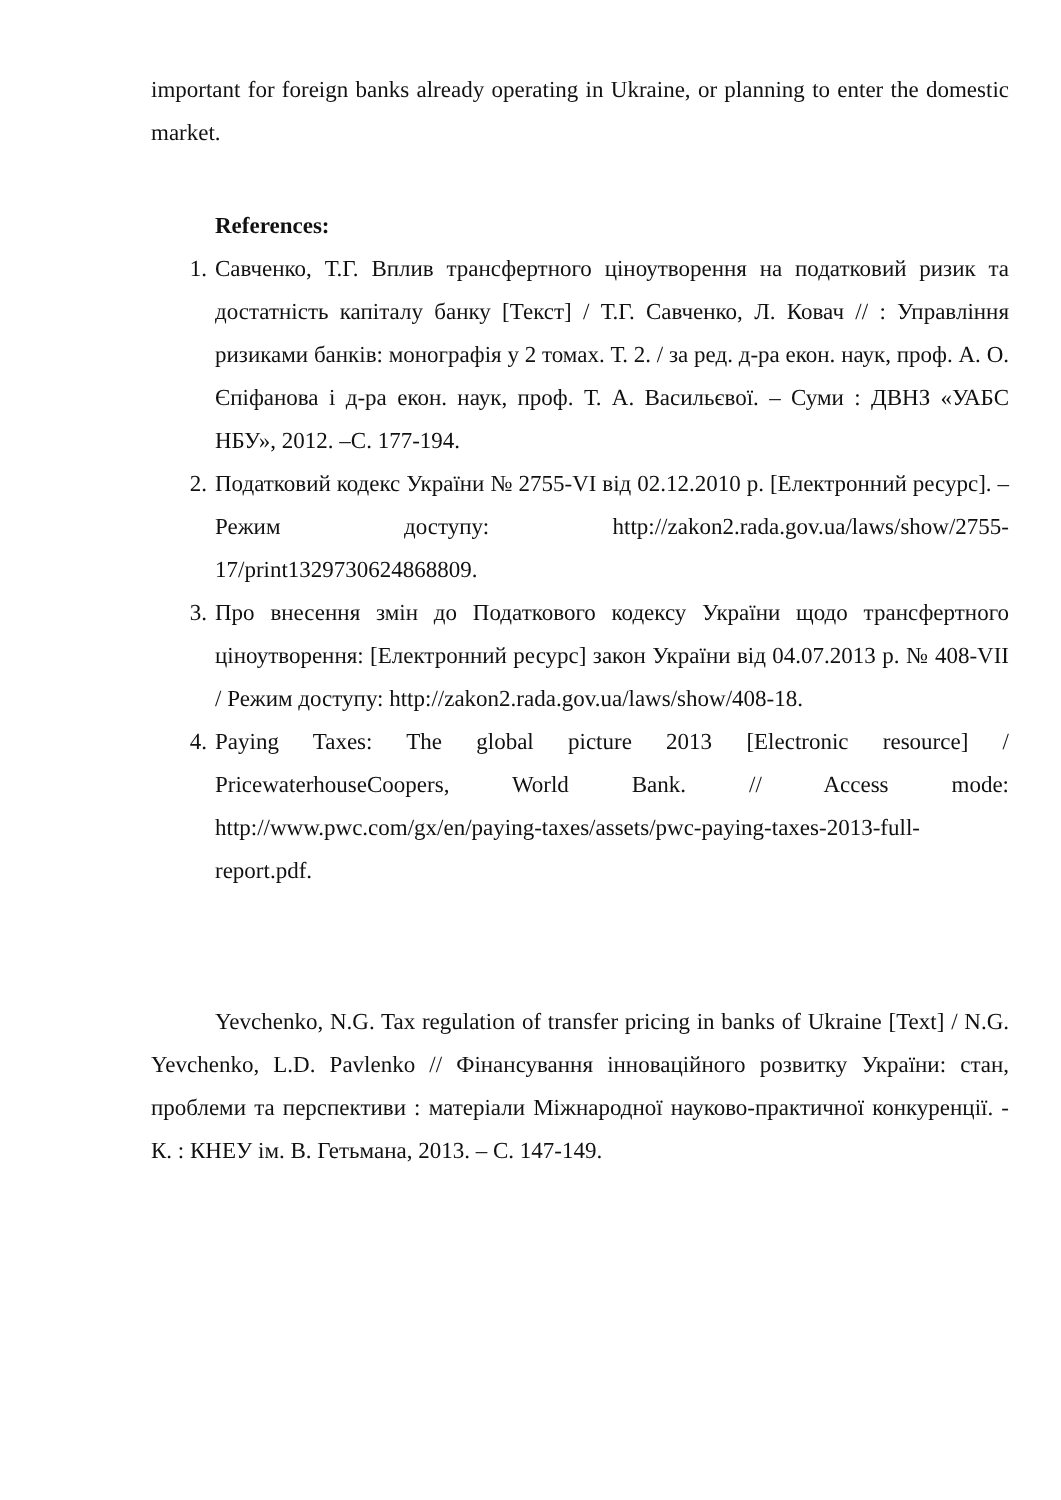important for foreign banks already operating in Ukraine, or planning to enter the domestic market.
References:
1. Савченко, Т.Г. Вплив трансфертного ціноутворення на податковий ризик та достатність капіталу банку [Текст] / Т.Г. Савченко, Л. Ковач // : Управління ризиками банків: монографія у 2 томах. Т. 2. / за ред. д-ра екон. наук, проф. А. О. Єпіфанова і д-ра екон. наук, проф. Т. А. Васильєвої. – Суми : ДВНЗ «УАБС НБУ», 2012. –С. 177-194.
2. Податковий кодекс України № 2755-VI від 02.12.2010 р. [Електронний ресурс]. – Режим доступу: http://zakon2.rada.gov.ua/laws/show/2755-17/print1329730624868809.
3. Про внесення змін до Податкового кодексу України щодо трансфертного ціноутворення: [Електронний ресурс] закон України від 04.07.2013 р. № 408-VII / Режим доступу: http://zakon2.rada.gov.ua/laws/show/408-18.
4. Paying Taxes: The global picture 2013 [Electronic resource] / PricewaterhouseCoopers, World Bank. // Access mode: http://www.pwc.com/gx/en/paying-taxes/assets/pwc-paying-taxes-2013-full-report.pdf.
Yevchenko, N.G. Tax regulation of transfer pricing in banks of Ukraine [Text] / N.G. Yevchenko, L.D. Pavlenko // Фінансування інноваційного розвитку України: стан, проблеми та перспективи : матеріали Міжнародної науково-практичної конкуренції. - К. : КНЕУ ім. В. Гетьмана, 2013. – С. 147-149.